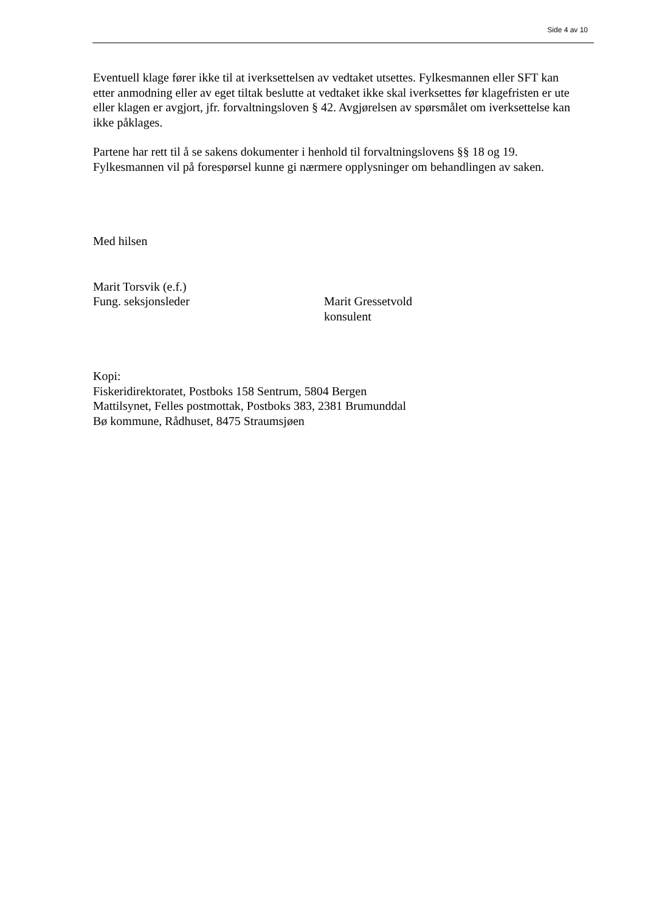Side 4 av 10
Eventuell klage fører ikke til at iverksettelsen av vedtaket utsettes. Fylkesmannen eller SFT kan etter anmodning eller av eget tiltak beslutte at vedtaket ikke skal iverksettes før klagefristen er ute eller klagen er avgjort, jfr. forvaltningsloven § 42. Avgjørelsen av spørsmålet om iverksettelse kan ikke påklages.
Partene har rett til å se sakens dokumenter i henhold til forvaltningslovens §§ 18 og 19. Fylkesmannen vil på forespørsel kunne gi nærmere opplysninger om behandlingen av saken.
Med hilsen
Marit Torsvik (e.f.)
Fung. seksjonsleder Marit Gressetvold
konsulent
Kopi:
Fiskeridirektoratet, Postboks 158 Sentrum, 5804 Bergen
Mattilsynet, Felles postmottak, Postboks 383, 2381 Brumunddal
Bø kommune, Rådhuset, 8475 Straumsjøen